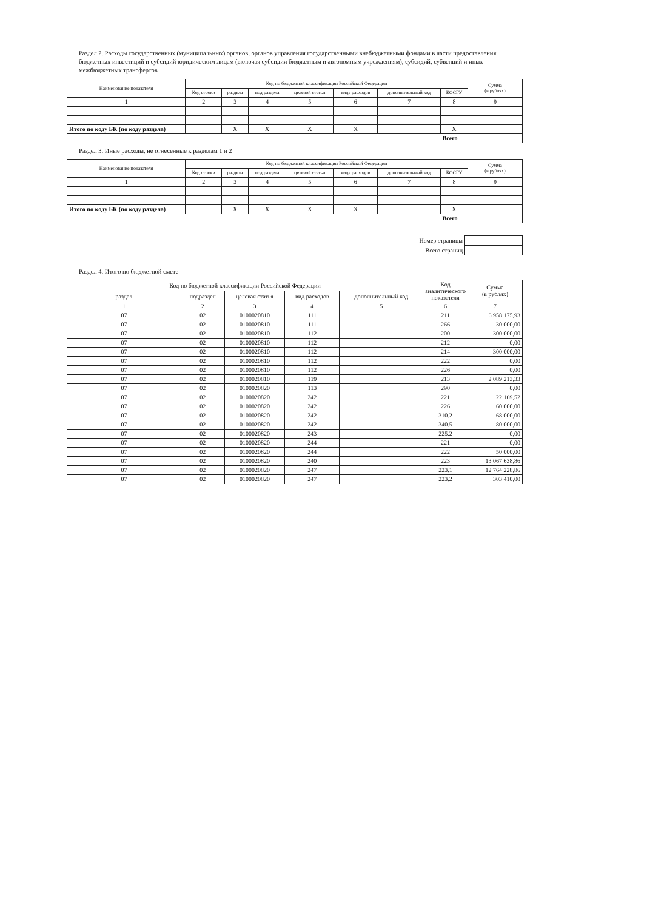Раздел 2. Расходы государственных (муниципальных) органов, органов управления государственными внебюджетными фондами в части предоставления бюджетных инвестиций и субсидий юридическим лицам (включая субсидии бюджетным и автономным учреждениям), субсидий, субвенций и иных межбюджетных трансфертов
| Наименование показателя | Код по бюджетной классификации Российской Федерации | | | | | | | Сумма (в рублях) |
| --- | --- | --- | --- | --- | --- | --- | --- | --- |
| | Код строки | раздела | под раздела | целевой статьи | вида расходов | дополнительный код | КОСГУ | |
| 1 | 2 | 3 | 4 | 5 | 6 | 7 | 8 | 9 |
| Итого по коду БК (по коду раздела) | | X | X | X | X | | X | |
| | | | | | | | Всего | |
Раздел 3. Иные расходы, не отнесенные к разделам 1 и 2
| Наименование показателя | Код по бюджетной классификации Российской Федерации | | | | | | | Сумма (в рублях) |
| --- | --- | --- | --- | --- | --- | --- | --- | --- |
| | Код строки | раздела | под раздела | целевой статьи | вида расходов | дополнительный код | КОСГУ | |
| 1 | 2 | 3 | 4 | 5 | 6 | 7 | 8 | 9 |
| Итого по коду БК (по коду раздела) | | X | X | X | X | | X | |
| | | | | | | | Всего | |
| Номер страницы | |
| Всего страниц | |
Раздел 4. Итого по бюджетной смете
| Код по бюджетной классификации Российской Федерации | | | | | Код аналитического показателя | Сумма (в рублях) |
| --- | --- | --- | --- | --- | --- | --- |
| раздел | подраздел | целевая статья | вид расходов | дополнительный код | | |
| 1 | 2 | 3 | 4 | 5 | 6 | 7 |
| 07 | 02 | 0100020810 | 111 | | 211 | 6 958 175,93 |
| 07 | 02 | 0100020810 | 111 | | 266 | 30 000,00 |
| 07 | 02 | 0100020810 | 112 | | 200 | 300 000,00 |
| 07 | 02 | 0100020810 | 112 | | 212 | 0,00 |
| 07 | 02 | 0100020810 | 112 | | 214 | 300 000,00 |
| 07 | 02 | 0100020810 | 112 | | 222 | 0,00 |
| 07 | 02 | 0100020810 | 112 | | 226 | 0,00 |
| 07 | 02 | 0100020810 | 119 | | 213 | 2 089 213,33 |
| 07 | 02 | 0100020820 | 113 | | 290 | 0,00 |
| 07 | 02 | 0100020820 | 242 | | 221 | 22 169,52 |
| 07 | 02 | 0100020820 | 242 | | 226 | 60 000,00 |
| 07 | 02 | 0100020820 | 242 | | 310.2 | 68 000,00 |
| 07 | 02 | 0100020820 | 242 | | 340.5 | 80 000,00 |
| 07 | 02 | 0100020820 | 243 | | 225.2 | 0,00 |
| 07 | 02 | 0100020820 | 244 | | 221 | 0,00 |
| 07 | 02 | 0100020820 | 244 | | 222 | 50 000,00 |
| 07 | 02 | 0100020820 | 240 | | 223 | 13 067 638,86 |
| 07 | 02 | 0100020820 | 247 | | 223.1 | 12 764 228,86 |
| 07 | 02 | 0100020820 | 247 | | 223.2 | 303 410,00 |